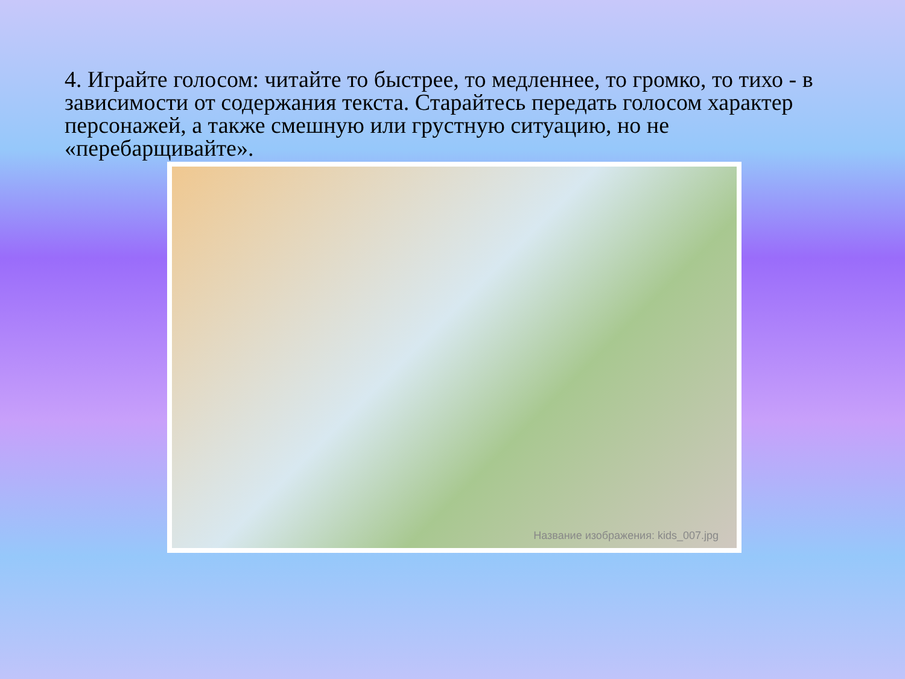4. Играйте голосом: читайте то быстрее, то медленнее, то громко, то тихо - в зависимости от содержания текста. Старайтесь передать голосом характер персонажей, а также смешную или грустную ситуацию, но не «перебарщивайте».
Название изображения: kids_007.jpg